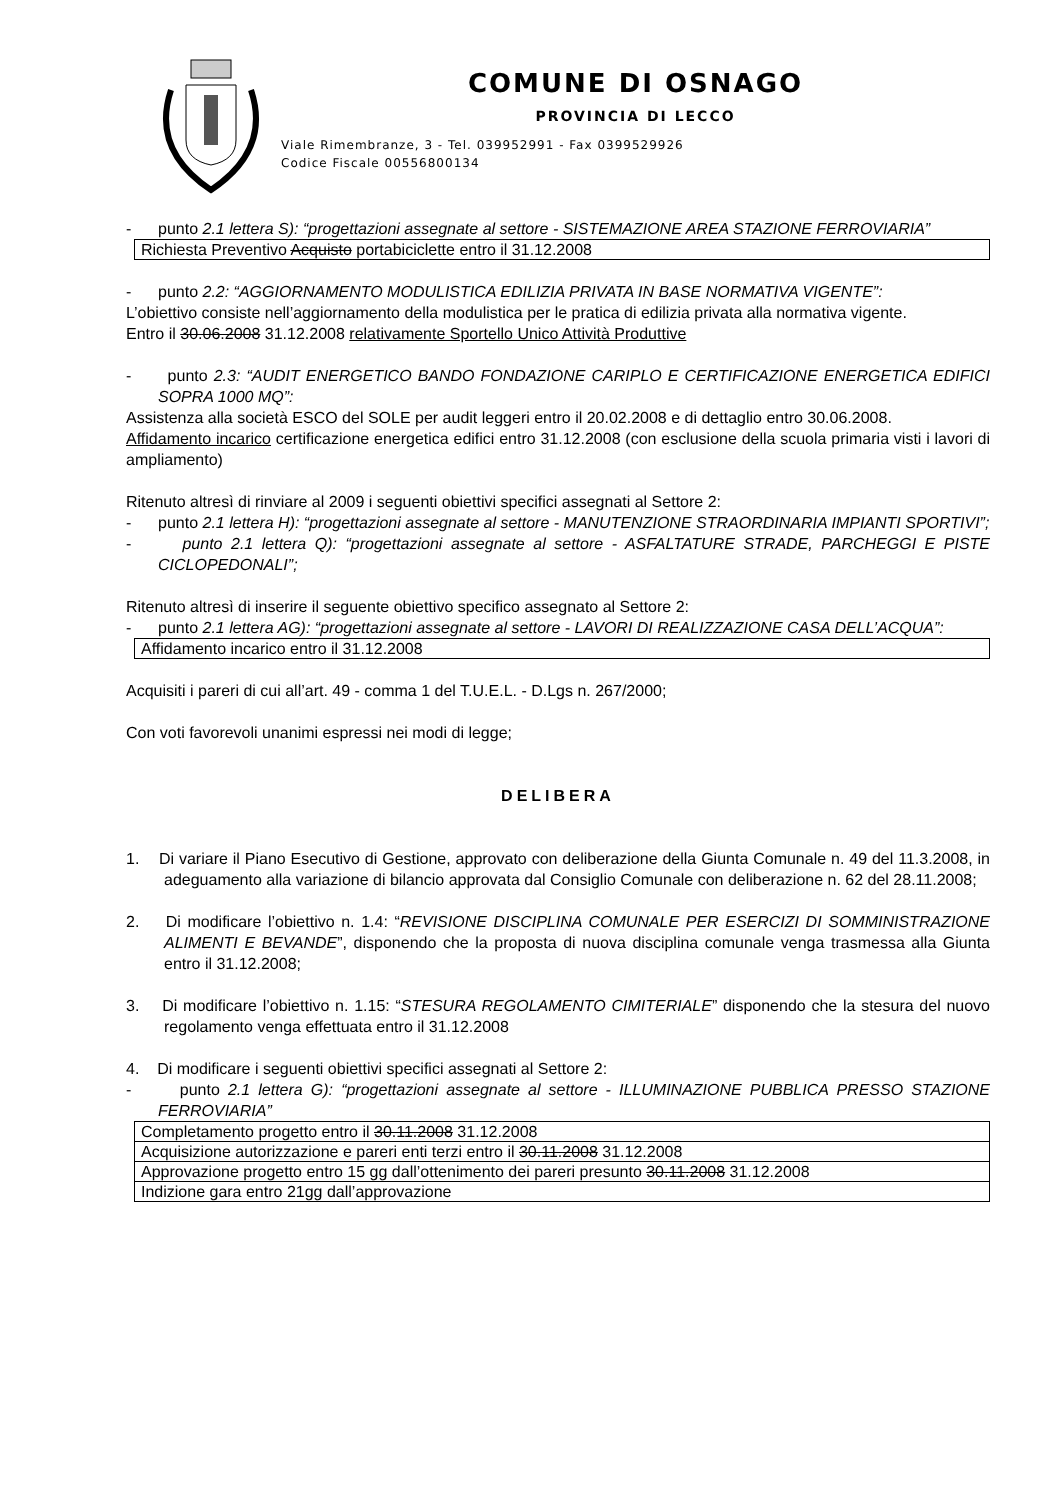COMUNE DI OSNAGO
PROVINCIA DI LECCO
Viale Rimembranze, 3 - Tel. 039952991 - Fax 0399529926
Codice Fiscale 00556800134
- punto 2.1 lettera S): “progettazioni assegnate al settore - SISTEMAZIONE AREA STAZIONE FERROVIARIA”
| Richiesta Preventivo Acquisto portabiciclette entro il 31.12.2008 |
- punto 2.2: “AGGIORNAMENTO MODULISTICA EDILIZIA PRIVATA IN BASE NORMATIVA VIGENTE”:
L’obiettivo consiste nell’aggiornamento della modulistica per le pratica di edilizia privata alla normativa vigente.
Entro il 30.06.2008 31.12.2008 relativamente Sportello Unico Attività Produttive
- punto 2.3: “AUDIT ENERGETICO BANDO FONDAZIONE CARIPLO E CERTIFICAZIONE ENERGETICA EDIFICI SOPRA 1000 MQ”:
Assistenza alla società ESCO del SOLE per audit leggeri entro il 20.02.2008 e di dettaglio entro 30.06.2008.
Affidamento incarico certificazione energetica edifici entro 31.12.2008 (con esclusione della scuola primaria visti i lavori di ampliamento)
Ritenuto altresì di rinviare al 2009 i seguenti obiettivi specifici assegnati al Settore 2:
- punto 2.1 lettera H): “progettazioni assegnate al settore - MANUTENZIONE STRAORDINARIA IMPIANTI SPORTIVI”;
- punto 2.1 lettera Q): “progettazioni assegnate al settore - ASFALTATURE STRADE, PARCHEGGI E PISTE CICLOPEDONALI”;
Ritenuto altresì di inserire il seguente obiettivo specifico assegnato al Settore 2:
- punto 2.1 lettera AG): “progettazioni assegnate al settore - LAVORI DI REALIZZAZIONE CASA DELL’ACQUA”:
| Affidamento incarico entro il 31.12.2008 |
Acquisiti i pareri di cui all’art. 49 - comma 1 del T.U.E.L. - D.Lgs n. 267/2000;
Con voti favorevoli unanimi espressi nei modi di legge;
DELIBERA
1. Di variare il Piano Esecutivo di Gestione, approvato con deliberazione della Giunta Comunale n. 49 del 11.3.2008, in adeguamento alla variazione di bilancio approvata dal Consiglio Comunale con deliberazione n. 62 del 28.11.2008;
2. Di modificare l’obiettivo n. 1.4: “REVISIONE DISCIPLINA COMUNALE PER ESERCIZI DI SOMMINISTRAZIONE ALIMENTI E BEVANDE”, disponendo che la proposta di nuova disciplina comunale venga trasmessa alla Giunta entro il 31.12.2008;
3. Di modificare l’obiettivo n. 1.15: “STESURA REGOLAMENTO CIMITERIALE” disponendo che la stesura del nuovo regolamento venga effettuata entro il 31.12.2008
4. Di modificare i seguenti obiettivi specifici assegnati al Settore 2:
- punto 2.1 lettera G): “progettazioni assegnate al settore - ILLUMINAZIONE PUBBLICA PRESSO STAZIONE FERROVIARIA”
| Completamento progetto entro il 30.11.2008 31.12.2008 |
| Acquisizione autorizzazione e pareri enti terzi entro il 30.11.2008 31.12.2008 |
| Approvazione progetto entro 15 gg dall’ottenimento dei pareri presunto 30.11.2008 31.12.2008 |
| Indizione gara entro 21gg dall’approvazione |